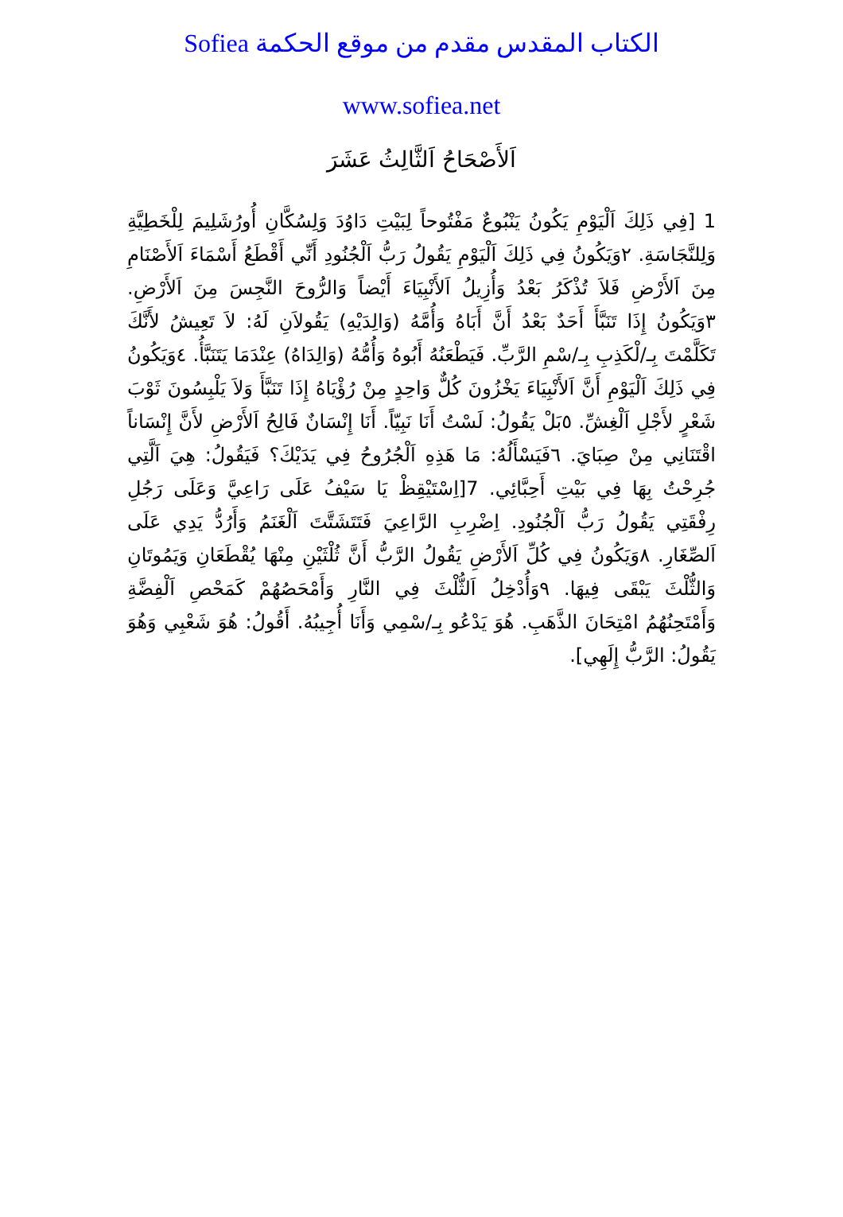الكتاب المقدس مقدم من موقع الحكمة Sofiea
www.sofiea.net
اَلأَصْحَاحُ اَلثَّالِثُ عَشَرَ
1 [فِي ذَلِكَ اَلْيَوْمِ يَكُونُ يَنْبُوعٌ مَفْتُوحاً لِبَيْتِ دَاوُدَ وَلِسُكَّانِ أُورُشَلِيمَ لِلْخَطِيَّةِ وَلِلنَّجَاسَةِ. ٢وَيَكُونُ فِي ذَلِكَ اَلْيَوْمِ يَقُولُ رَبُّ اَلْجُنُودِ أَنِّي أَقْطَعُ أَسْمَاءَ اَلأَصْنَامِ مِنَ اَلأَرْضِ فَلاَ تُذْكَرُ بَعْدُ وَأُزِيلُ اَلأَنْبِيَاءَ أَيْضاً وَالرُّوحَ النَّجِسَ مِنَ اَلأَرْضِ. ٣وَيَكُونُ إِذَا تَنَبَّأَ أَحَدٌ بَعْدُ أَنَّ أَبَاهُ وَأُمَّهُ (وَالِدَيْهِ) يَقُولاَنِ لَهُ: لاَ تَعِيشُ لأَنَّكَ تَكَلَّمْتَ بِـ/لْكَذِبِ بِـ/سْمِ الرَّبِّ. فَيَطْعَنُهُ أَبُوهُ وَأُمُّهُ (وَالِدَاهُ) عِنْدَمَا يَتَنَبَّأُ. ٤وَيَكُونُ فِي ذَلِكَ اَلْيَوْمِ أَنَّ اَلأَنْبِيَاءَ يَخْزُونَ كُلٌّ وَاحِدٍ مِنْ رُؤْيَاهُ إِذَا تَنَبَّأَ وَلاَ يَلْبِسُونَ ثَوْبَ شَعْرٍ لأَجْلِ اَلْغِشِّ. ٥بَلْ يَقُولُ: لَسْتُ أَنَا نَبِيّاً. أَنَا إِنْسَانٌ فَالِحُ اَلأَرْضِ لأَنَّ إِنْسَاناً اقْتَنَانِي مِنْ صِبَايَ. ٦فَيَسْأَلُهُ: مَا هَذِهِ اَلْجُرُوحُ فِي يَدَيْكَ؟ فَيَقُولُ: هِيَ اَلَّتِي جُرِحْتُ بِهَا فِي بَيْتِ أَحِبَّائِي. 7[اِسْتَيْقِظْ يَا سَيْفُ عَلَى رَاعِيَّ وَعَلَى رَجُلِ رِفْقَتِي يَقُولُ رَبُّ اَلْجُنُودِ. اِضْرِبِ الرَّاعِيَ فَتَتَشَتَّتَ اَلْغَنَمُ وَأَرُدُّ يَدِي عَلَى اَلصِّغَارِ. ٨وَيَكُونُ فِي كُلِّ اَلأَرْضِ يَقُولُ الرَّبُّ أَنَّ ثُلْثَيْنِ مِنْهَا يُقْطَعَانِ وَيَمُوتَانِ وَالثُّلْثَ يَبْقَى فِيهَا. ٩وَأُدْخِلُ اَلثُّلْثَ فِي النَّارِ وَأَمْحَصُهُمْ كَمَحْصِ اَلْفِضَّةِ وَأَمْتَحِنُهُمُ امْتِحَانَ الذَّهَبِ. هُوَ يَدْعُو بِـ/سْمِي وَأَنَا أُجِيبُهُ. أَقُولُ: هُوَ شَعْبِي وَهُوَ يَقُولُ: الرَّبُّ إِلَهِي].